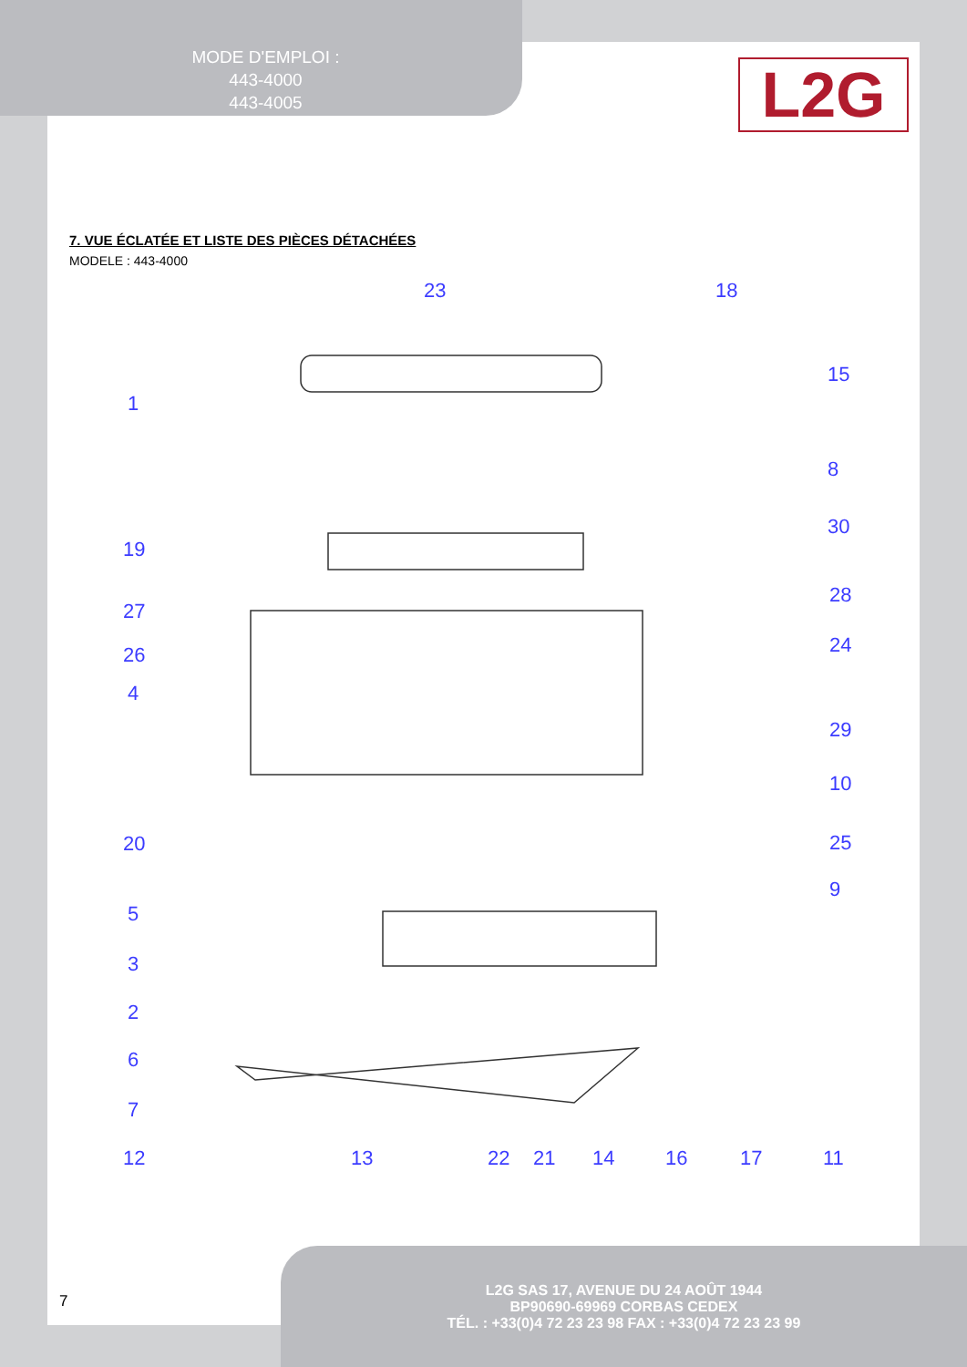MODE D'EMPLOI :
443-4000
443-4005
L2G
7. VUE ÉCLATÉE ET LISTE DES PIÈCES DÉTACHÉES
MODELE : 443-4000
23
18
15
1
8
30
19
27
28
26
24
4
29
10
20
25
9
5
3
2
6
7
12
13
22
21
14
16
17
11
7
L2G SAS 17, AVENUE DU 24 AOÛT 1944
BP90690-69969 CORBAS CEDEX
TÉL. : +33(0)4 72 23 23 98 FAX : +33(0)4 72 23 23 99